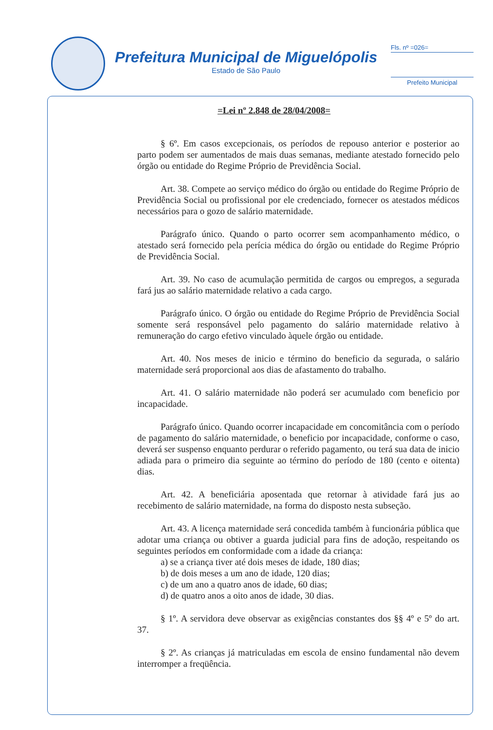Prefeitura Municipal de Miguelópolis
Estado de São Paulo
Fls. nº =026=
Prefeito Municipal
=Lei nº 2.848 de 28/04/2008=
§ 6º. Em casos excepcionais, os períodos de repouso anterior e posterior ao parto podem ser aumentados de mais duas semanas, mediante atestado fornecido pelo órgão ou entidade do Regime Próprio de Previdência Social.
Art. 38. Compete ao serviço médico do órgão ou entidade do Regime Próprio de Previdência Social ou profissional por ele credenciado, fornecer os atestados médicos necessários para o gozo de salário maternidade.
Parágrafo único. Quando o parto ocorrer sem acompanhamento médico, o atestado será fornecido pela perícia médica do órgão ou entidade do Regime Próprio de Previdência Social.
Art. 39. No caso de acumulação permitida de cargos ou empregos, a segurada fará jus ao salário maternidade relativo a cada cargo.
Parágrafo único. O órgão ou entidade do Regime Próprio de Previdência Social somente será responsável pelo pagamento do salário maternidade relativo à remuneração do cargo efetivo vinculado àquele órgão ou entidade.
Art. 40. Nos meses de inicio e término do beneficio da segurada, o salário maternidade será proporcional aos dias de afastamento do trabalho.
Art. 41. O salário maternidade não poderá ser acumulado com beneficio por incapacidade.
Parágrafo único. Quando ocorrer incapacidade em concomitância com o período de pagamento do salário maternidade, o beneficio por incapacidade, conforme o caso, deverá ser suspenso enquanto perdurar o referido pagamento, ou terá sua data de inicio adiada para o primeiro dia seguinte ao término do período de 180 (cento e oitenta) dias.
Art. 42. A beneficiária aposentada que retornar à atividade fará jus ao recebimento de salário maternidade, na forma do disposto nesta subseção.
Art. 43. A licença maternidade será concedida também à funcionária pública que adotar uma criança ou obtiver a guarda judicial para fins de adoção, respeitando os seguintes períodos em conformidade com a idade da criança:
a) se a criança tiver até dois meses de idade, 180 dias;
b) de dois meses a um ano de idade, 120 dias;
c) de um ano a quatro anos de idade, 60 dias;
d) de quatro anos a oito anos de idade, 30 dias.
§ 1º. A servidora deve observar as exigências constantes dos §§ 4º e 5º do art. 37.
§ 2º. As crianças já matriculadas em escola de ensino fundamental não devem interromper a freqüência.